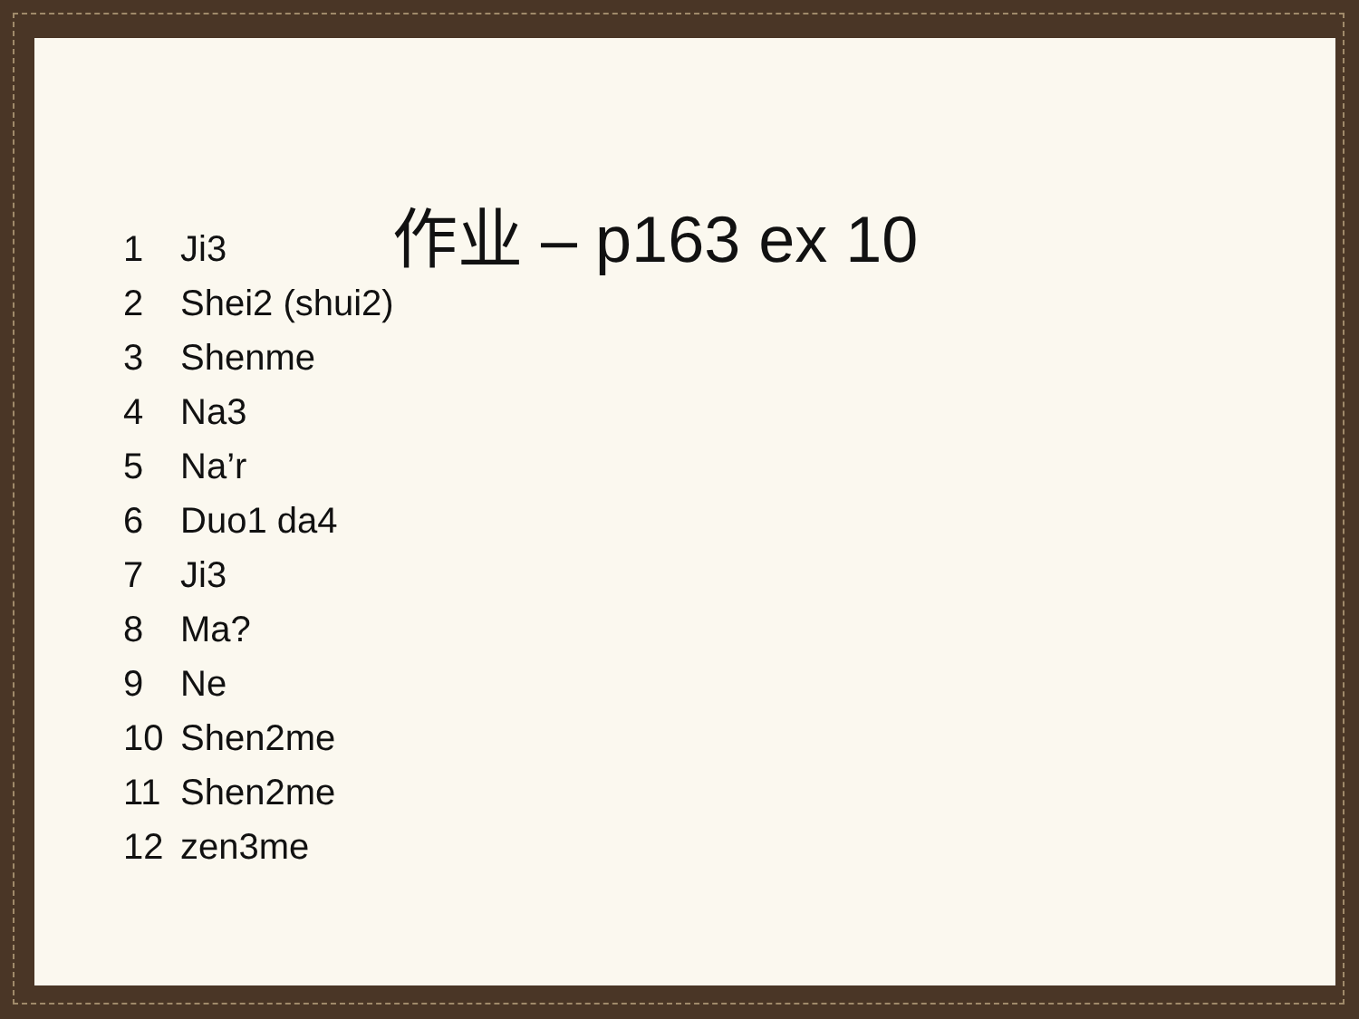作业 – p163 ex 10
1 Ji3
2 Shei2 (shui2)
3 Shenme
4 Na3
5 Na’r
6 Duo1 da4
7 Ji3
8 Ma?
9 Ne
10 Shen2me
11 Shen2me
12 zen3me